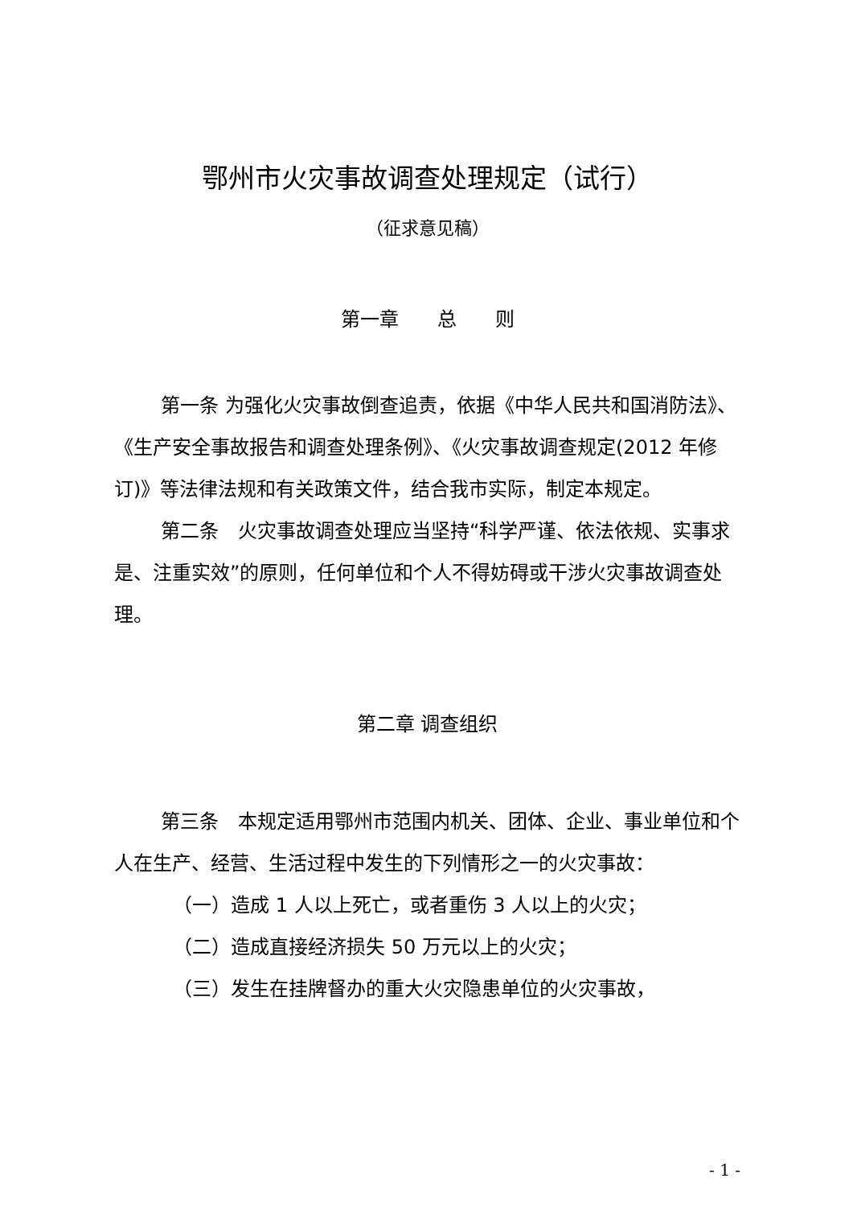鄂州市火灾事故调查处理规定（试行）
（征求意见稿）
第一章　　总　　则
第一条 为强化火灾事故倒查追责，依据《中华人民共和国消防法》、《生产安全事故报告和调查处理条例》、《火灾事故调查规定(2012 年修订)》等法律法规和有关政策文件，结合我市实际，制定本规定。
第二条　火灾事故调查处理应当坚持“科学严谨、依法依规、实事求是、注重实效”的原则，任何单位和个人不得妨碍或干涉火灾事故调查处理。
第二章 调查组织
第三条　本规定适用鄂州市范围内机关、团体、企业、事业单位和个人在生产、经营、生活过程中发生的下列情形之一的火灾事故：
（一）造成 1 人以上死亡，或者重伤 3 人以上的火灾；
（二）造成直接经济损失 50 万元以上的火灾；
（三）发生在挂牌督办的重大火灾隐患单位的火灾事故，
- 1 -